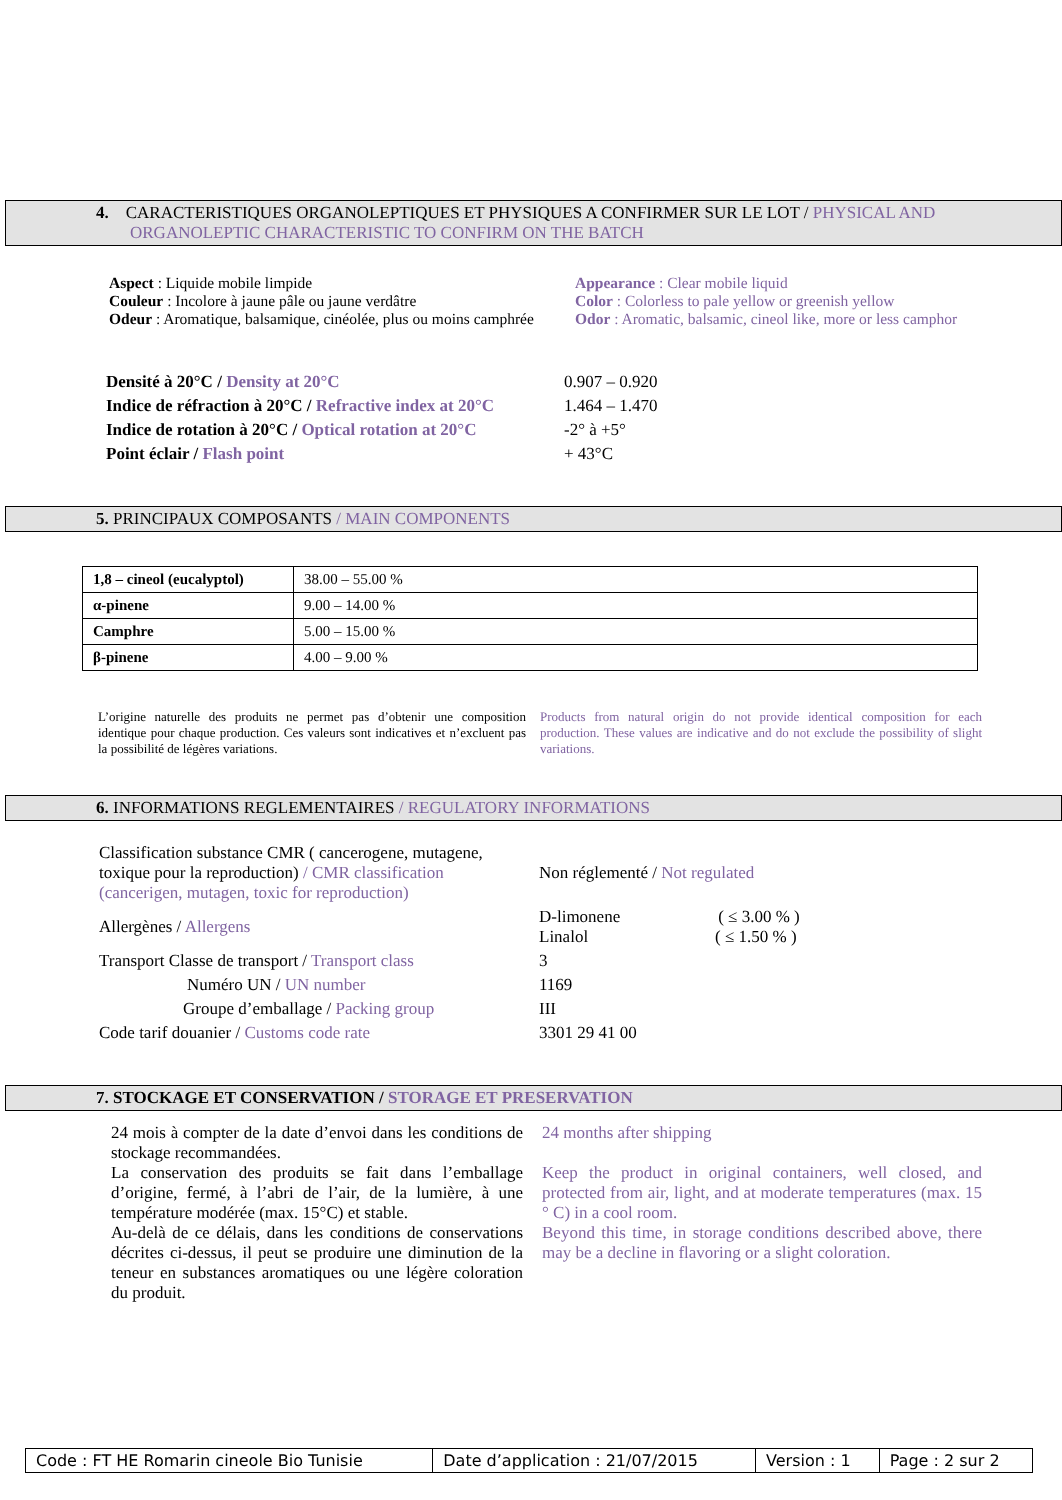4. CARACTERISTIQUES ORGANOLEPTIQUES ET PHYSIQUES A CONFIRMER SUR LE LOT / PHYSICAL AND
ORGANOLEPTIC CHARACTERISTIC TO CONFIRM ON THE BATCH
Aspect : Liquide mobile limpide
Couleur : Incolore à jaune pâle ou jaune verdâtre
Odeur : Aromatique, balsamique, cinéolée, plus ou moins camphrée
Appearance : Clear mobile liquid
Color : Colorless to pale yellow or greenish yellow
Odor : Aromatic, balsamic, cineol like, more or less camphor
| Densité à 20°C / Density at 20°C | 0.907 – 0.920 |
| Indice de réfraction à 20°C / Refractive index at 20°C | 1.464 – 1.470 |
| Indice de rotation à 20°C / Optical rotation at 20°C | -2° à +5° |
| Point éclair / Flash point | + 43°C |
5. PRINCIPAUX COMPOSANTS / MAIN COMPONENTS
| 1,8 – cineol (eucalyptol) | 38.00 – 55.00 % |
| α-pinene | 9.00 – 14.00 % |
| Camphre | 5.00 – 15.00 % |
| β-pinene | 4.00 – 9.00 % |
L’origine naturelle des produits ne permet pas d’obtenir une composition identique pour chaque production. Ces valeurs sont indicatives et n’excluent pas la possibilité de légères variations.
Products from natural origin do not provide identical composition for each production. These values are indicative and do not exclude the possibility of slight variations.
6. INFORMATIONS REGLEMENTAIRES / REGULATORY INFORMATIONS
| Classification substance CMR ( cancerogene, mutagene, toxique pour la reproduction) / CMR classification (cancerigen, mutagen, toxic for reproduction) | Non réglementé / Not regulated |
| Allergènes / Allergens | D-limonene ( ≤ 3.00 % ) Linalol ( ≤ 1.50 % ) |
| Transport Classe de transport / Transport class | 3 |
| Numéro UN / UN number | 1169 |
| Groupe d’emballage / Packing group | III |
| Code tarif douanier / Customs code rate | 3301 29 41 00 |
7. STOCKAGE ET CONSERVATION / STORAGE ET PRESERVATION
24 mois à compter de la date d’envoi dans les conditions de stockage recommandées.
La conservation des produits se fait dans l’emballage d’origine, fermé, à l’abri de l’air, de la lumière, à une température modérée (max. 15°C) et stable.
Au-delà de ce délais, dans les conditions de conservations décrites ci-dessus, il peut se produire une diminution de la teneur en substances aromatiques ou une légère coloration du produit.
24 months after shipping
Keep the product in original containers, well closed, and protected from air, light, and at moderate temperatures (max. 15 ° C) in a cool room.
Beyond this time, in storage conditions described above, there may be a decline in flavoring or a slight coloration.
| Code : FT HE Romarin cineole Bio Tunisie | Date d’application : 21/07/2015 | Version : 1 | Page : 2 sur 2 |